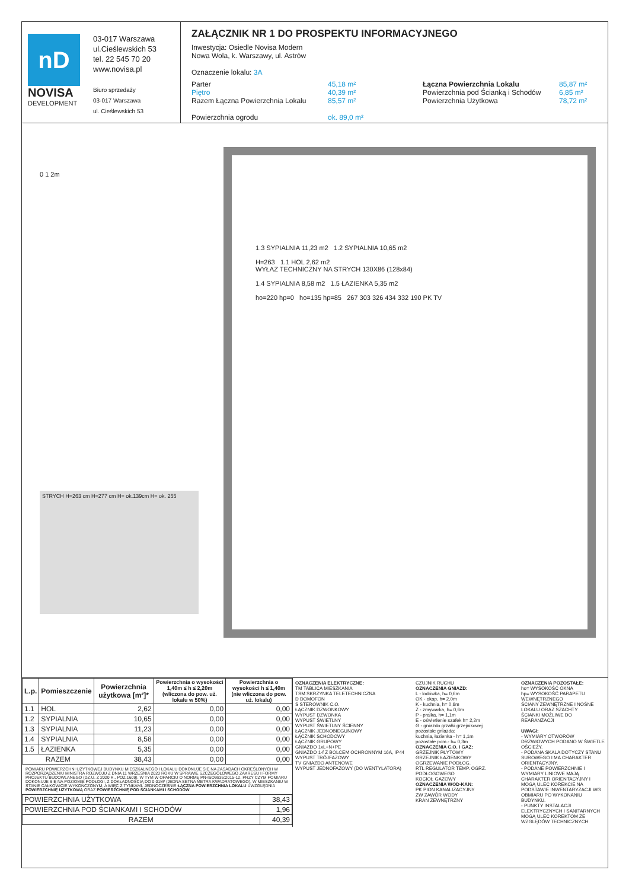nD
NOVISA
DEVELOPMENT
03-017 Warszawa
ul.Cieślewskich 53
tel. 22 545 70 20
www.novisa.pl
Biuro sprzedaży
03-017 Warszawa
ul. Cieślewskich 53
ZAŁĄCZNIK NR 1 DO PROSPEKTU INFORMACYJNEGO
Inwestycja: Osiedle Novisa Modern
Nowa Wola, k. Warszawy, ul. Astrów
Oznaczenie lokalu: 3A
Parter
Piętro
Razem Łączna Powierzchnia Lokalu
Powierzchnia ogrodu
45,18 m²
40,39 m²
85,57 m²
ok. 89,0 m²
Łączna Powierzchnia Lokalu
Powierzchnia pod Ścianką i Schodów
Powierzchnia Użytkowa
85,87 m²
6,85 m²
78,72 m²
0 1 2m
1.3 SYPIALNIA 11,23 m2 1.2 SYPIALNIA 10,65 m2
H=263 1.1 HOL 2,62 m2
WYŁAZ TECHNICZNY NA STRYCH 130X86 (128x84)
1.4 SYPIALNIA 8,58 m2 1.5 ŁAZIENKA 5,35 m2
ho=220 hp=0 ho=135 hp=85 267 303 326 434 332 190 PK TV
STRYCH H=263 cm H=277 cm H= ok.139cm H= ok. 255
| L.p. | Pomieszczenie | Powierzchnia użytkowa [m²]* | Powierzchnia o wysokości 1,40m ≤ h ≤ 2,20m (wliczona do pow. uż. lokalu w 50%) | Powierzchnia o wysokości h ≤ 1,40m (nie wliczona do pow. uż. lokalu) |
| --- | --- | --- | --- | --- |
| 1.1 | HOL | 2,62 | 0,00 | 0,00 |
| 1.2 | SYPIALNIA | 10,65 | 0,00 | 0,00 |
| 1.3 | SYPIALNIA | 11,23 | 0,00 | 0,00 |
| 1.4 | SYPIALNIA | 8,58 | 0,00 | 0,00 |
| 1.5 | ŁAZIENKA | 5,35 | 0,00 | 0,00 |
| RAZEM | | 38,43 | 0,00 | 0,00 |
POMIARU POWIERZCHNI UŻYTKOWEJ BUDYNKU MIESZKALNEGO I LOKALU DOKONUJE SIĘ NA ZASADACH OKREŚLONYCH W ROZPORZĄDZENIU MINISTRA ROZWOJU Z DNIA 11 WRZEŚNIA 2020 ROKU W SPRAWIE SZCZEGÓŁOWEGO ZAKRESU I FORMY PROJEKTU BUDOWLANEGO (DZ.U. Z 2020 R., POZ.1609), W TYM W OPARCIU O NORMĘ PN-ISO9836:2015-12, PRZY CZYM POMIARU DOKONUJE SIĘ NA POZIOMIE PODŁOGI, Z DOKŁADNOŚCIĄ DO 0,01M² (JEDNA SETNA METRA KWADRATOWEGO), W MIESZKANIU W STANIE CAŁKOWICIE WYKOŃCZONYM, A WIĘC Z TYNKAMI. JEDNOCZEŚNIE ŁĄCZNA POWIERZCHNIA LOKALU UWZGLĘDNIA POWIERZCHNIĘ UŻYTKOWĄ ORAZ POWIERZCHNIĘ POD ŚCIANKAMI I SCHODÓW.
| POWIERZCHNIA UŻYTKOWA | 38,43 |
| POWIERZCHNIA POD ŚCIANKAMI I SCHODÓW | 1,96 |
| RAZEM | 40,39 |
OZNACZENIA ELEKTRYCZNE:
TM TABLICA MIESZKANIA
TSM SKRZYNKA TELETECHNICZNA
D DOMOFON
S STEROWNIK C.O.
ŁĄCZNIK DZWONKOWY
WYPUST DZWONKA
WYPUST ŚWIETLNY
WYPUST ŚWIETLNY ŚCIENNY
ŁĄCZNIK JEDNOBIEGUNOWY
ŁĄCZNIK SCHODOWY
ŁĄCZNIK GRUPOWY
GNIAZDO 1xL+N+PE
GNIAZDO 1-f Z BOLCEM OCHRONNYM 16A, IP44
WYPUST TRÓJFAZOWY
TV GNIAZDO ANTENOWE
WYPUST JEDNOFAZOWY (DO WENTYLATORA)
CZUJNIK RUCHU
OZNACZENIA GNIAZD:
L - lodówka, h= 0,6m
OK - okap, h= 2,0m
K - kuchnia, h= 0,6m
Z - zmywarka, h= 0,6m
P - pralka, h= 1,1m
E - oświetlenie szafek h= 2,2m
G - gniazdo grzałki grzejnikowej
pozostałe gniazda:
kuchnia, łazienka - h= 1,1m
pozostałe pom.- h= 0,3m
OZNACZENIA C.O. I GAZ:
GRZEJNIK PŁYTOWY
GRZEJNIK ŁAZIENKOWY
OGRZEWANIE PODŁOG.
RTL REGULATOR TEMP. OGRZ. PODŁOGOWEGO
KOCIOŁ GAZOWY
OZNACZENIA WOD-KAN:
PK PION KANALIZACYJNY
ZW ZAWÓR WODY
KRAN ZEWNĘTRZNY
OZNACZENIA POZOSTAŁE:
ho= WYSOKOŚĆ OKNA
hp= WYSOKOŚĆ PARAPETU WEWNĘTRZNEGO
ŚCIANY ZEWNĘTRZNE I NOŚNE LOKALU ORAZ SZACHTY
ŚCIANKI MOŻLIWE DO REARANŻACJI
UWAGI:
- WYMIARY OTWORÓW DRZWIOWYCH PODANO W ŚWIETLE OŚCIEŻY.
- PODANA SKALA DOTYCZY STANU SUROWEGO I MA CHARAKTER ORIENTACYJNY.
- PODANE POWIERZCHNIE I WYMIARY LINIOWE MAJĄ CHARAKTER ORIENTACYJNY I MOGĄ ULEC KOREKCIE NA PODSTAWIE INWENTARYZACJI WG OBMIARU PO WYKONANIU BUDYNKU.
- PUNKTY INSTALACJI ELEKTRYCZNYCH I SANITARNYCH MOGĄ ULEC KOREKTOM ZE WZGLĘDÓW TECHNICZNYCH.